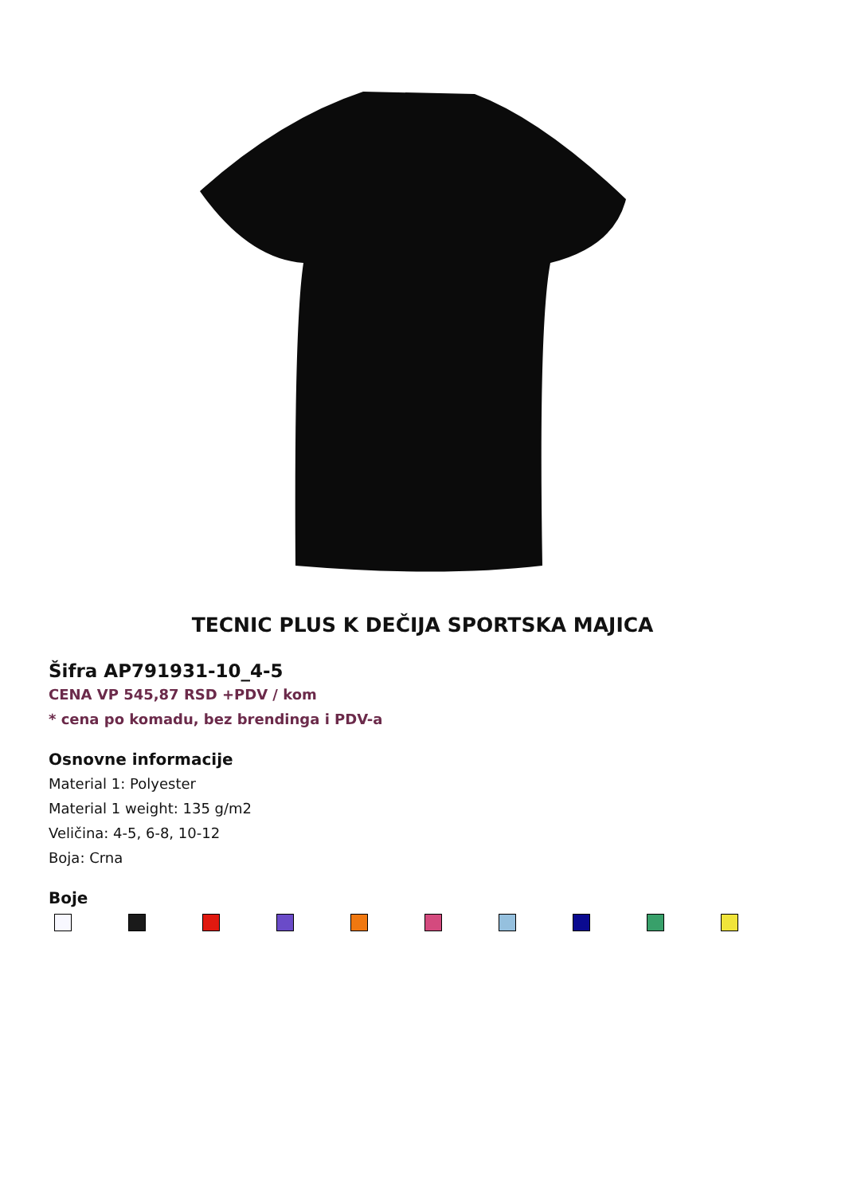TECNIC PLUS K DEČIJA SPORTSKA MAJICA
Šifra AP791931-10_4-5
CENA VP 545,87 RSD +PDV / kom
* cena po komadu, bez brendinga i PDV-a
Osnovne informacije
Material 1: Polyester
Material 1 weight: 135 g/m2
Veličina: 4-5, 6-8, 10-12
Boja: Crna
Boje